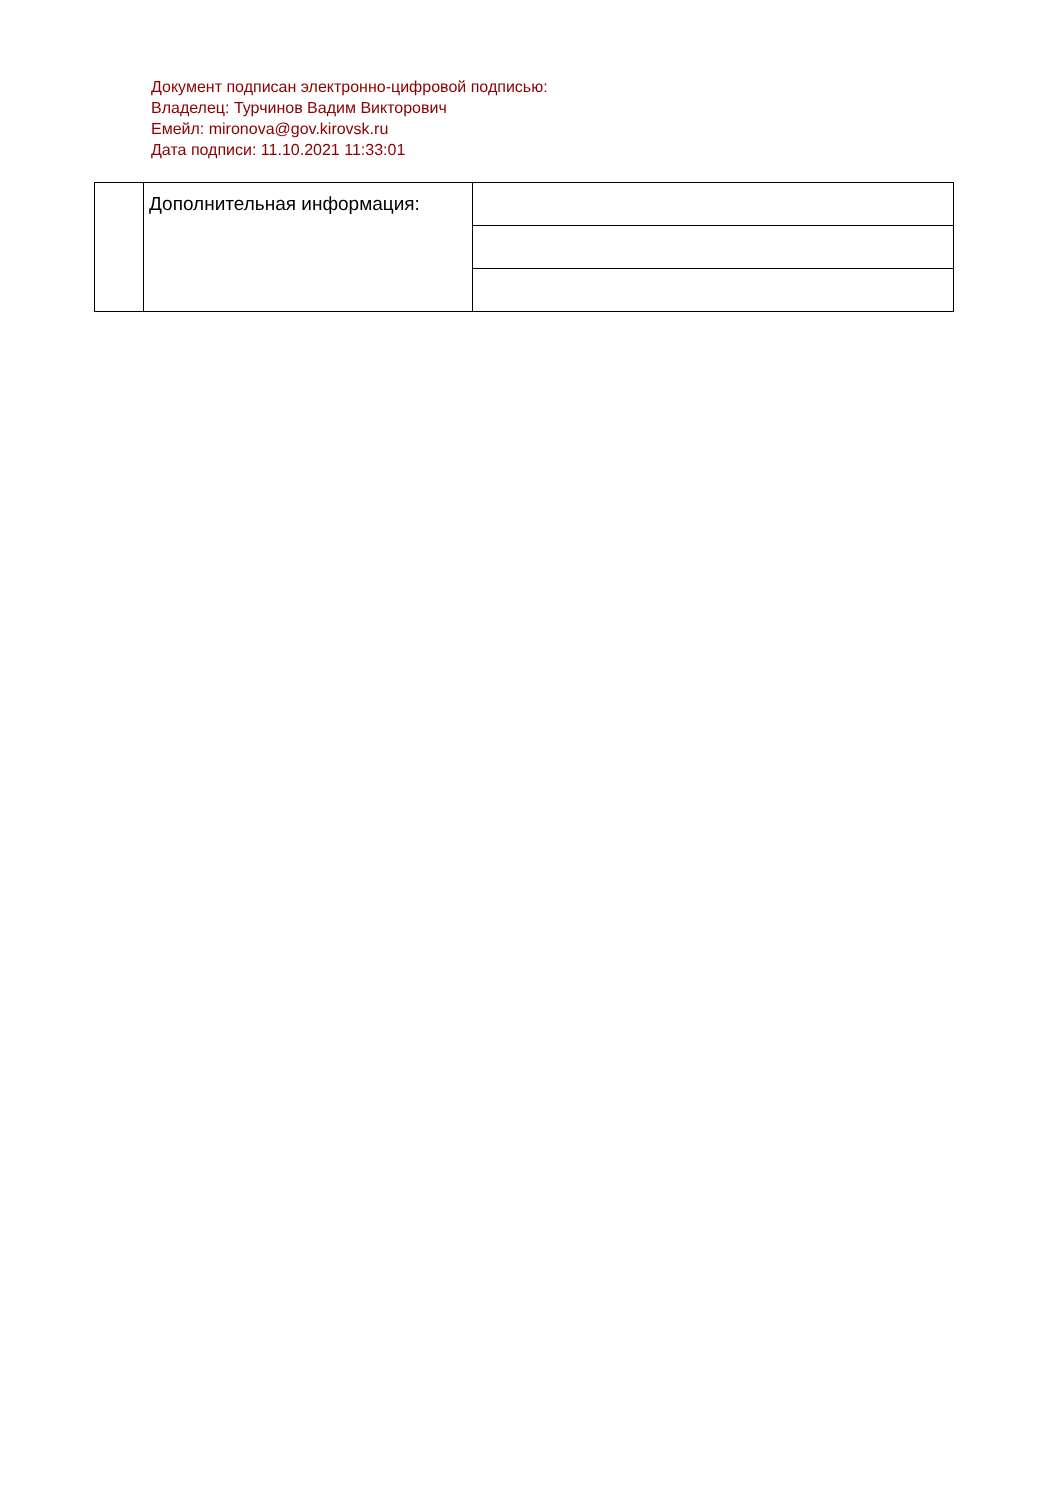Документ подписан электронно-цифровой подписью:
Владелец: Турчинов Вадим Викторович
Емейл: mironova@gov.kirovsk.ru
Дата подписи: 11.10.2021 11:33:01
| | Дополнительная информация: | |